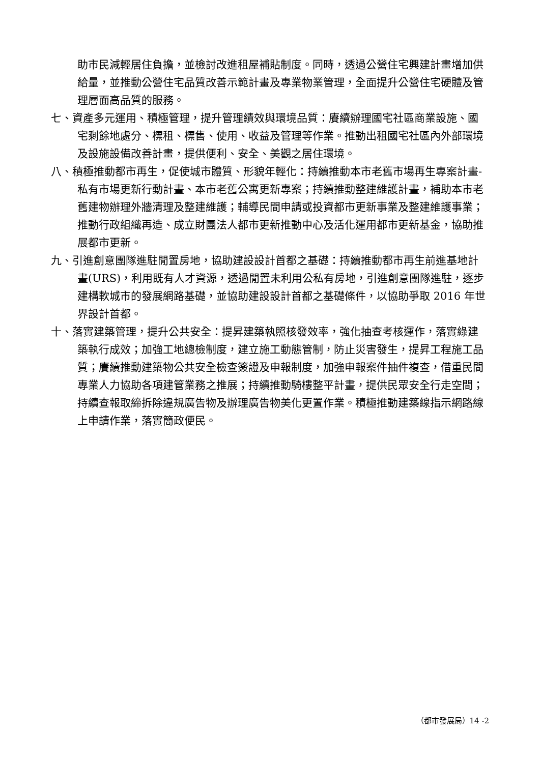助市民減輕居住負擔，並檢討改進租屋補貼制度。同時，透過公營住宅興建計畫增加供給量，並推動公營住宅品質改善示範計畫及專業物業管理，全面提升公營住宅硬體及管理層面高品質的服務。
七、資產多元運用、積極管理，提升管理績效與環境品質：賡續辦理國宅社區商業設施、國宅剩餘地處分、標租、標售、使用、收益及管理等作業。推動出租國宅社區內外部環境及設施設備改善計畫，提供便利、安全、美觀之居住環境。
八、積極推動都市再生，促使城市體質、形貌年輕化：持續推動本市老舊市場再生專案計畫-私有市場更新行動計畫、本市老舊公寓更新專案；持續推動整建維護計畫，補助本市老舊建物辦理外牆清理及整建維護；輔導民間申請或投資都市更新事業及整建維護事業；推動行政組織再造、成立財團法人都市更新推動中心及活化運用都市更新基金，協助推展都市更新。
九、引進創意團隊進駐閒置房地，協助建設設計首都之基礎：持續推動都市再生前進基地計畫(URS)，利用既有人才資源，透過閒置未利用公私有房地，引進創意團隊進駐，逐步建構軟城市的發展網路基礎，並協助建設設計首都之基礎條件，以協助爭取 2016 年世界設計首都。
十、落實建築管理，提升公共安全：提昇建築執照核發效率，強化抽查考核運作，落實綠建築執行成效；加強工地總檢制度，建立施工動態管制，防止災害發生，提昇工程施工品質；賡續推動建築物公共安全檢查簽證及申報制度，加強申報案件抽件複查，借重民間專業人力協助各項建管業務之推展；持續推動騎樓整平計畫，提供民眾安全行走空間；持續查報取締拆除違規廣告物及辦理廣告物美化更置作業。積極推動建築線指示網路線上申請作業，落實簡政便民。
（都市發展局）14 -2